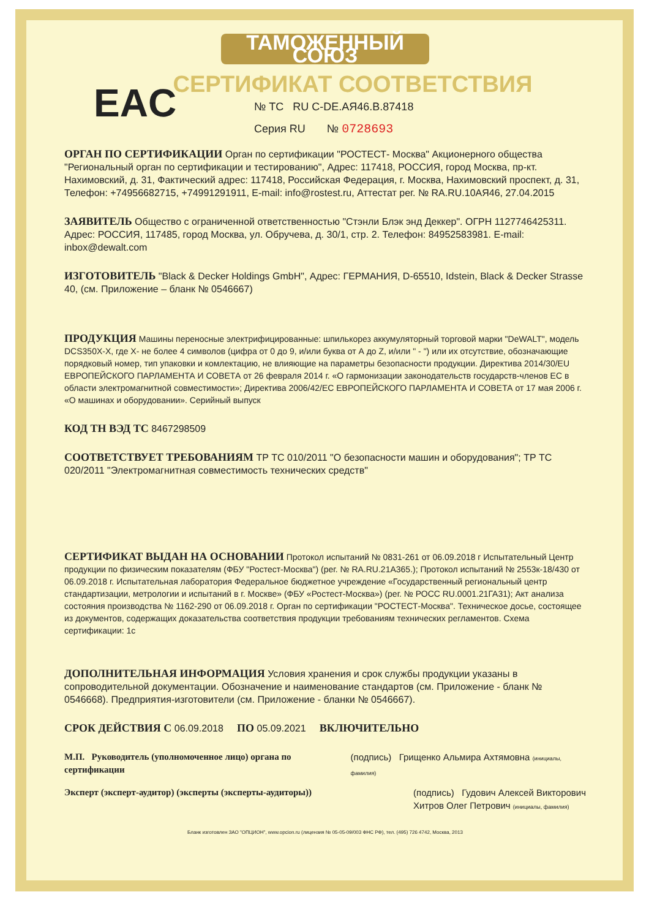ТАМОЖЕННЫЙ СОЮЗ
СЕРТИФИКАТ СООТВЕТСТВИЯ
EAC
№ ТС RU C-DE.АЯ46.В.87418
Серия RU № 0728693
ОРГАН ПО СЕРТИФИКАЦИИ Орган по сертификации "РОСТЕСТ- Москва" Акционерного общества "Региональный орган по сертификации и тестированию", Адрес: 117418, РОССИЯ, город Москва, пр-кт. Нахимовский, д. 31, Фактический адрес: 117418, Российская Федерация, г. Москва, Нахимовский проспект, д. 31, Телефон: +74956682715, +74991291911, E-mail: info@rostest.ru, Аттестат рег. № RA.RU.10АЯ46, 27.04.2015
ЗАЯВИТЕЛЬ Общество с ограниченной ответственностью "Стэнли Блэк энд Деккер". ОГРН 1127746425311. Адрес: РОССИЯ, 117485, город Москва, ул. Обручева, д. 30/1, стр. 2. Телефон: 84952583981. E-mail: inbox@dewalt.com
ИЗГОТОВИТЕЛЬ "Black & Decker Holdings GmbH", Адрес: ГЕРМАНИЯ, D-65510, Idstein, Black & Decker Strasse 40, (см. Приложение – бланк № 0546667)
ПРОДУКЦИЯ Машины переносные электрифицированные: шпилькорез аккумуляторный торговой марки "DeWALT", модель DCS350X-X, где Х- не более 4 символов (цифра от 0 до 9, и/или буква от А до Z, и/или " - ") или их отсутствие, обозначающие порядковый номер, тип упаковки и комлектацию, не влияющие на параметры безопасности продукции. Директива 2014/30/EU ЕВРОПЕЙСКОГО ПАРЛАМЕНТА И СОВЕТА от 26 февраля 2014 г. «О гармонизации законодательств государств-членов ЕС в области электромагнитной совместимости»; Директива 2006/42/ЕС ЕВРОПЕЙСКОГО ПАРЛАМЕНТА И СОВЕТА от 17 мая 2006 г. «О машинах и оборудовании». Серийный выпуск
КОД ТН ВЭД ТС 8467298509
СООТВЕТСТВУЕТ ТРЕБОВАНИЯМ ТР ТС 010/2011 "О безопасности машин и оборудования"; ТР ТС 020/2011 "Электромагнитная совместимость технических средств"
СЕРТИФИКАТ ВЫДАН НА ОСНОВАНИИ Протокол испытаний № 0831-261 от 06.09.2018 г Испытательный Центр продукции по физическим показателям (ФБУ "Ростест-Москва") (рег. № RA.RU.21A365.); Протокол испытаний № 2553к-18/430 от 06.09.2018 г. Испытательная лаборатория Федеральное бюджетное учреждение «Государственный региональный центр стандартизации, метрологии и испытаний в г. Москве» (ФБУ «Ростест-Москва») (рег. № РОСС RU.0001.21ГА31); Акт анализа состояния производства № 1162-290 от 06.09.2018 г. Орган по сертификации "РОСТЕСТ-Москва". Техническое досье, состоящее из документов, содержащих доказательства соответствия продукции требованиям технических регламентов. Схема сертификации: 1с
ДОПОЛНИТЕЛЬНАЯ ИНФОРМАЦИЯ Условия хранения и срок службы продукции указаны в сопроводительной документации. Обозначение и наименование стандартов (см. Приложение - бланк № 0546668). Предприятия-изготовители (см. Приложение - бланки № 0546667).
СРОК ДЕЙСТВИЯ С 06.09.2018 ПО 05.09.2021 ВКЛЮЧИТЕЛЬНО
М.П. Руководитель (уполномоченное лицо) органа по сертификации
(подпись) Грищенко Альмира Ахтямовна (инициалы, фамилия)
Эксперт (эксперт-аудитор) (эксперты (эксперты-аудиторы))
(подпись) Гудович Алексей Викторович
Хитров Олег Петрович (инициалы, фамилия)
Бланк изготовлен ЗАО "ОПЦИОН", www.opcion.ru (лицензия № 05-05-09/003 ФНС РФ), тел. (495) 726 4742, Москва, 2013